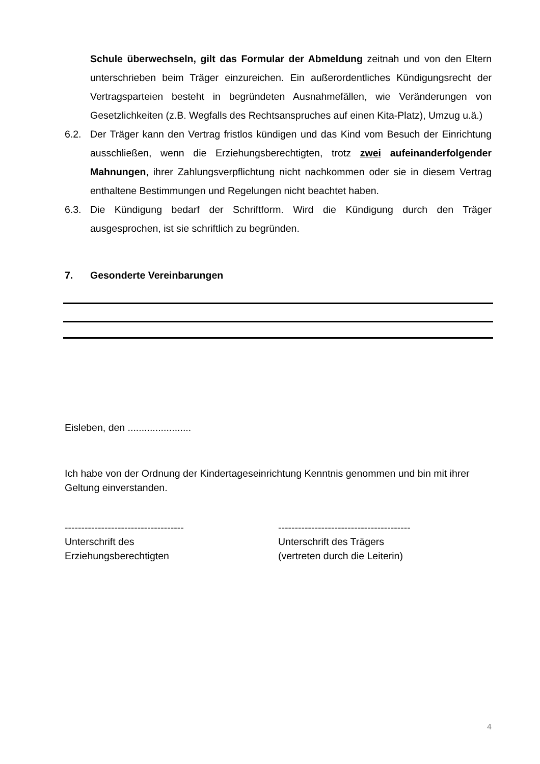Schule überwechseln, gilt das Formular der Abmeldung zeitnah und von den Eltern unterschrieben beim Träger einzureichen. Ein außerordentliches Kündigungsrecht der Vertragsparteien besteht in begründeten Ausnahmefällen, wie Veränderungen von Gesetzlichkeiten (z.B. Wegfalls des Rechtsanspruches auf einen Kita-Platz), Umzug u.ä.)
6.2. Der Träger kann den Vertrag fristlos kündigen und das Kind vom Besuch der Einrichtung ausschließen, wenn die Erziehungsberechtigten, trotz zwei aufeinanderfolgender Mahnungen, ihrer Zahlungsverpflichtung nicht nachkommen oder sie in diesem Vertrag enthaltene Bestimmungen und Regelungen nicht beachtet haben.
6.3. Die Kündigung bedarf der Schriftform. Wird die Kündigung durch den Träger ausgesprochen, ist sie schriftlich zu begründen.
7. Gesonderte Vereinbarungen
Eisleben, den .......................
Ich habe von der Ordnung der Kindertageseinrichtung Kenntnis genommen und bin mit ihrer Geltung einverstanden.
------------------------------------
Unterschrift des
Erziehungsberechtigten
----------------------------------------
Unterschrift des Trägers
(vertreten durch die Leiterin)
4